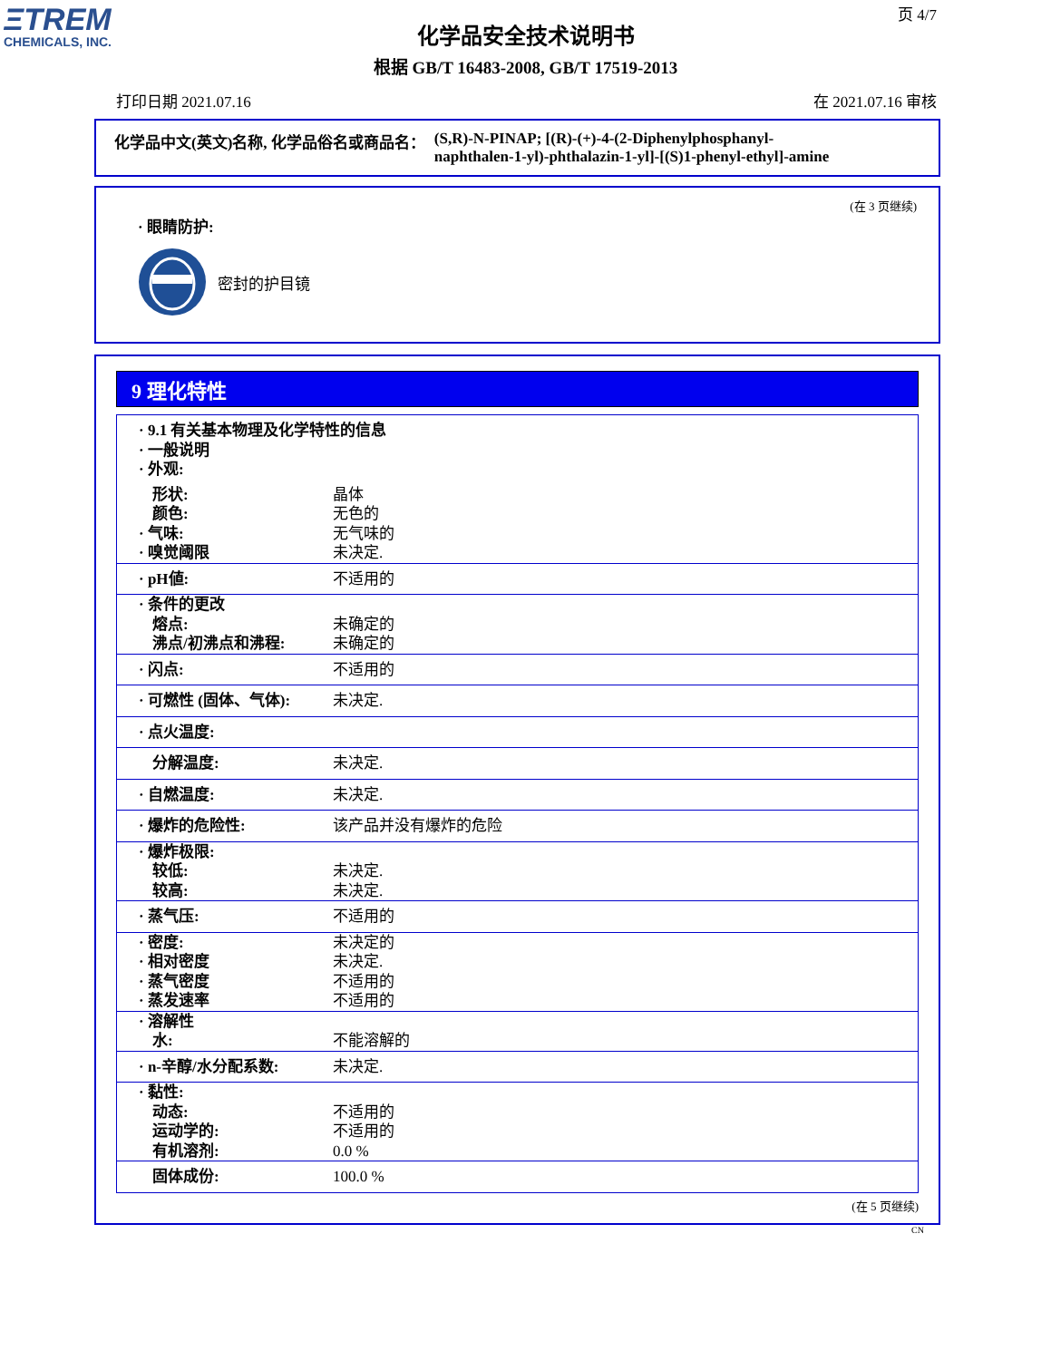ΞTREM
CHEMICALS, INC.
页 4/7
化学品安全技术说明书
根据 GB/T 16483-2008, GB/T 17519-2013
打印日期 2021.07.16 在 2021.07.16 审核
化学品中文(英文)名称, 化学品俗名或商品名： (S,R)-N-PINAP; [(R)-(+)-4-(2-Diphenylphosphanyl-
naphthalen-1-yl)-phthalazin-1-yl]-[(S)1-phenyl-ethyl]-amine
(在 3 页继续)
· 眼睛防护:
密封的护目镜
9 理化特性
| · 9.1 有关基本物理及化学特性的信息 · 一般说明 · 外观: | |
| 形状: | 晶体 |
| 颜色: | 无色的 |
| · 气味: | 无气味的 |
| · 嗅觉阈限 | 未决定. |
| · pH値: | 不适用的 |
| · 条件的更改 | |
| 熔点: | 未确定的 |
| 沸点/初沸点和沸程: | 未确定的 |
| · 闪点: | 不适用的 |
| · 可燃性 (固体、气体): | 未决定. |
| · 点火温度: | |
| 分解温度: | 未决定. |
| · 自燃温度: | 未决定. |
| · 爆炸的危险性: | 该产品并没有爆炸的危险 |
| · 爆炸极限: | |
| 较低: | 未决定. |
| 较高: | 未决定. |
| · 蒸气压: | 不适用的 |
| · 密度: | 未决定的 |
| · 相对密度 | 未决定. |
| · 蒸气密度 | 不适用的 |
| · 蒸发速率 | 不适用的 |
| · 溶解性 | |
| 水: | 不能溶解的 |
| · n-辛醇/水分配系数: | 未决定. |
| · 黏性: | |
| 动态: | 不适用的 |
| 运动学的: | 不适用的 |
| 有机溶剂: | 0.0 % |
| 固体成份: | 100.0 % |
(在 5 页继续)
CN